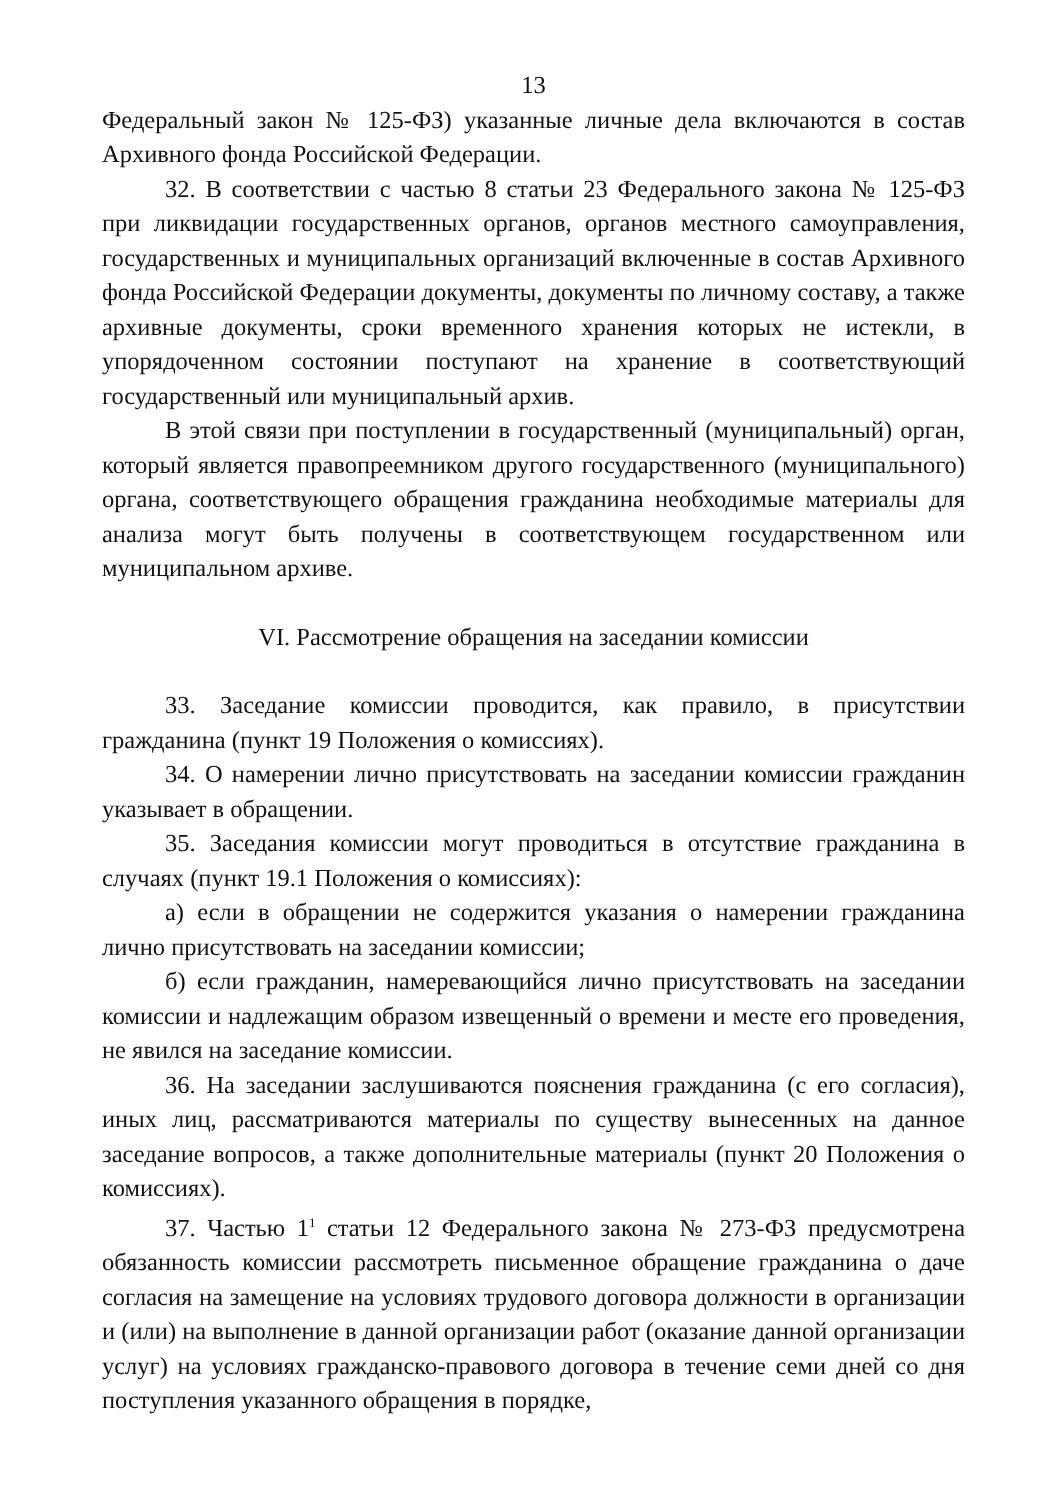13
Федеральный закон № 125-ФЗ) указанные личные дела включаются в состав Архивного фонда Российской Федерации.
32. В соответствии с частью 8 статьи 23 Федерального закона № 125-ФЗ при ликвидации государственных органов, органов местного самоуправления, государственных и муниципальных организаций включенные в состав Архивного фонда Российской Федерации документы, документы по личному составу, а также архивные документы, сроки временного хранения которых не истекли, в упорядоченном состоянии поступают на хранение в соответствующий государственный или муниципальный архив.
В этой связи при поступлении в государственный (муниципальный) орган, который является правопреемником другого государственного (муниципального) органа, соответствующего обращения гражданина необходимые материалы для анализа могут быть получены в соответствующем государственном или муниципальном архиве.
VI. Рассмотрение обращения на заседании комиссии
33. Заседание комиссии проводится, как правило, в присутствии гражданина (пункт 19 Положения о комиссиях).
34. О намерении лично присутствовать на заседании комиссии гражданин указывает в обращении.
35. Заседания комиссии могут проводиться в отсутствие гражданина в случаях (пункт 19.1 Положения о комиссиях):
а) если в обращении не содержится указания о намерении гражданина лично присутствовать на заседании комиссии;
б) если гражданин, намеревающийся лично присутствовать на заседании комиссии и надлежащим образом извещенный о времени и месте его проведения, не явился на заседание комиссии.
36. На заседании заслушиваются пояснения гражданина (с его согласия), иных лиц, рассматриваются материалы по существу вынесенных на данное заседание вопросов, а также дополнительные материалы (пункт 20 Положения о комиссиях).
37. Частью 1<sup>1</sup> статьи 12 Федерального закона № 273-ФЗ предусмотрена обязанность комиссии рассмотреть письменное обращение гражданина о даче согласия на замещение на условиях трудового договора должности в организации и (или) на выполнение в данной организации работ (оказание данной организации услуг) на условиях гражданско-правового договора в течение семи дней со дня поступления указанного обращения в порядке,